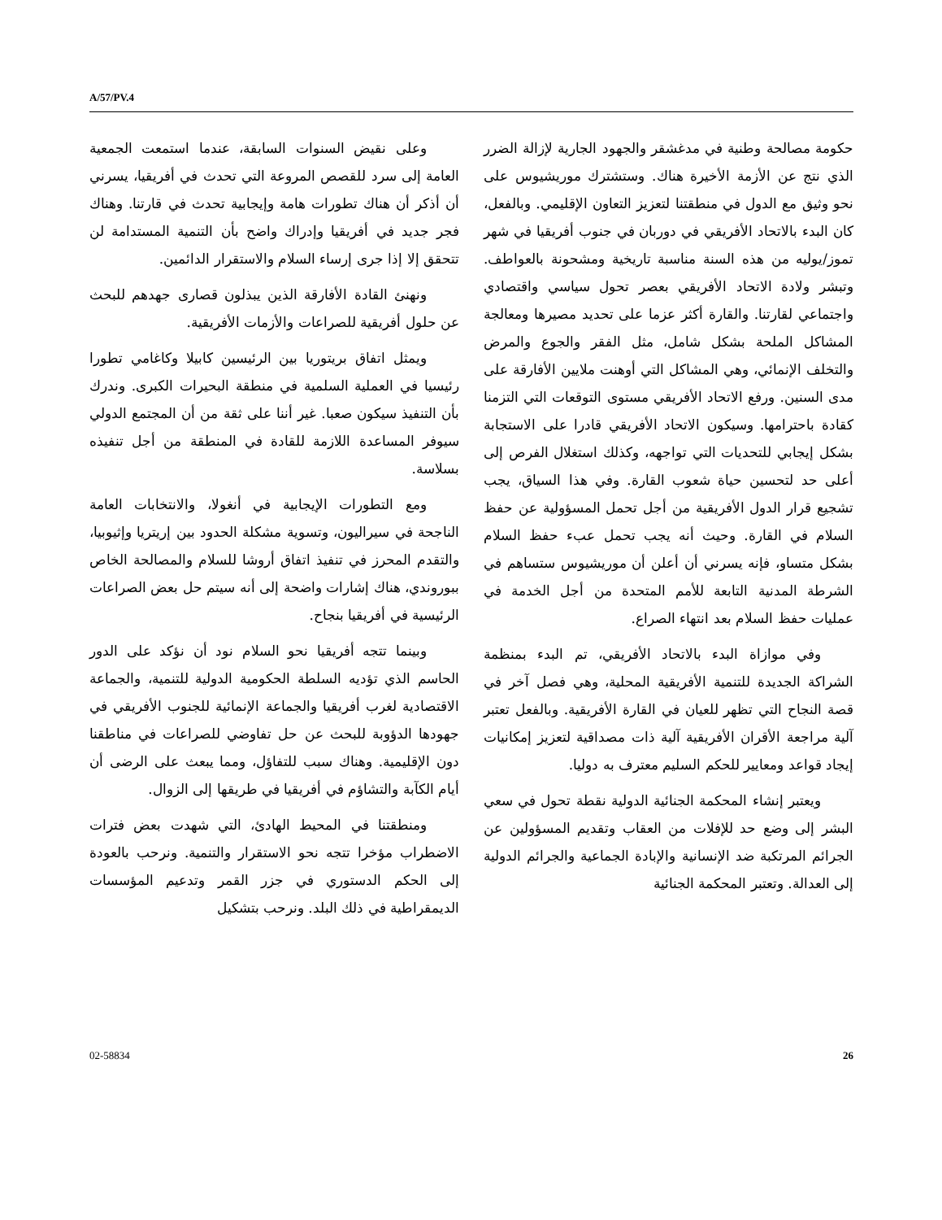A/57/PV.4
وعلى نقيض السنوات السابقة، عندما استمعت الجمعية العامة إلى سرد للقصص المروعة التي تحدث في أفريقيا، يسرني أن أذكر أن هناك تطورات هامة وإيجابية تحدث في قارتنا. وهناك فجر جديد في أفريقيا وإدراك واضح بأن التنمية المستدامة لن تتحقق إلا إذا جرى إرساء السلام والاستقرار الدائمين.
ونهنئ القادة الأفارقة الذين يبذلون قصارى جهدهم للبحث عن حلول أفريقية للصراعات والأزمات الأفريقية.
ويمثل اتفاق بريتوريا بين الرئيسين كابيلا وكاغامي تطورا رئيسيا في العملية السلمية في منطقة البحيرات الكبرى. وندرك بأن التنفيذ سيكون صعبا. غير أننا على ثقة من أن المجتمع الدولي سيوفر المساعدة اللازمة للقادة في المنطقة من أجل تنفيذه بسلاسة.
ومع التطورات الإيجابية في أنغولا، والانتخابات العامة الناجحة في سيراليون، وتسوية مشكلة الحدود بين إريتريا وإثيوبيا، والتقدم المحرز في تنفيذ اتفاق أروشا للسلام والمصالحة الخاص ببوروندي، هناك إشارات واضحة إلى أنه سيتم حل بعض الصراعات الرئيسية في أفريقيا بنجاح.
وبينما تتجه أفريقيا نحو السلام نود أن نؤكد على الدور الحاسم الذي تؤديه السلطة الحكومية الدولية للتنمية، والجماعة الاقتصادية لغرب أفريقيا والجماعة الإنمائية للجنوب الأفريقي في جهودها الدؤوبة للبحث عن حل تفاوضي للصراعات في مناطقنا دون الإقليمية. وهناك سبب للتفاؤل، ومما يبعث على الرضى أن أيام الكآبة والتشاؤم في أفريقيا في طريقها إلى الزوال.
ومنطقتنا في المحيط الهادئ، التي شهدت بعض فترات الاضطراب مؤخرا تتجه نحو الاستقرار والتنمية. ونرحب بالعودة إلى الحكم الدستوري في جزر القمر وتدعيم المؤسسات الديمقراطية في ذلك البلد. ونرحب بتشكيل
حكومة مصالحة وطنية في مدغشقر والجهود الجارية لإزالة الضرر الذي نتج عن الأزمة الأخيرة هناك. وستشترك موريشيوس على نحو وثيق مع الدول في منطقتنا لتعزيز التعاون الإقليمي. وبالفعل، كان البدء بالاتحاد الأفريقي في دوربان في جنوب أفريقيا في شهر تموز/يوليه من هذه السنة مناسبة تاريخية ومشحونة بالعواطف. وتبشر ولادة الاتحاد الأفريقي بعصر تحول سياسي واقتصادي واجتماعي لقارتنا. والقارة أكثر عزما على تحديد مصيرها ومعالجة المشاكل الملحة بشكل شامل، مثل الفقر والجوع والمرض والتخلف الإنمائي، وهي المشاكل التي أوهنت ملايين الأفارقة على مدى السنين. ورفع الاتحاد الأفريقي مستوى التوقعات التي التزمنا كقادة باحترامها. وسيكون الاتحاد الأفريقي قادرا على الاستجابة بشكل إيجابي للتحديات التي تواجهه، وكذلك استغلال الفرص إلى أعلى حد لتحسين حياة شعوب القارة. وفي هذا السياق، يجب تشجيع قرار الدول الأفريقية من أجل تحمل المسؤولية عن حفظ السلام في القارة. وحيث أنه يجب تحمل عبء حفظ السلام بشكل متساو، فإنه يسرني أن أعلن أن موريشيوس ستساهم في الشرطة المدنية التابعة للأمم المتحدة من أجل الخدمة في عمليات حفظ السلام بعد انتهاء الصراع.
وفي موازاة البدء بالاتحاد الأفريقي، تم البدء بمنظمة الشراكة الجديدة للتنمية الأفريقية المحلية، وهي فصل آخر في قصة النجاح التي تظهر للعيان في القارة الأفريقية. وبالفعل تعتبر آلية مراجعة الأقران الأفريقية آلية ذات مصداقية لتعزيز إمكانيات إيجاد قواعد ومعايير للحكم السليم معترف به دوليا.
ويعتبر إنشاء المحكمة الجنائية الدولية نقطة تحول في سعي البشر إلى وضع حد للإفلات من العقاب وتقديم المسؤولين عن الجرائم المرتكبة ضد الإنسانية والإبادة الجماعية والجرائم الدولية إلى العدالة. وتعتبر المحكمة الجنائية
02-58834 26